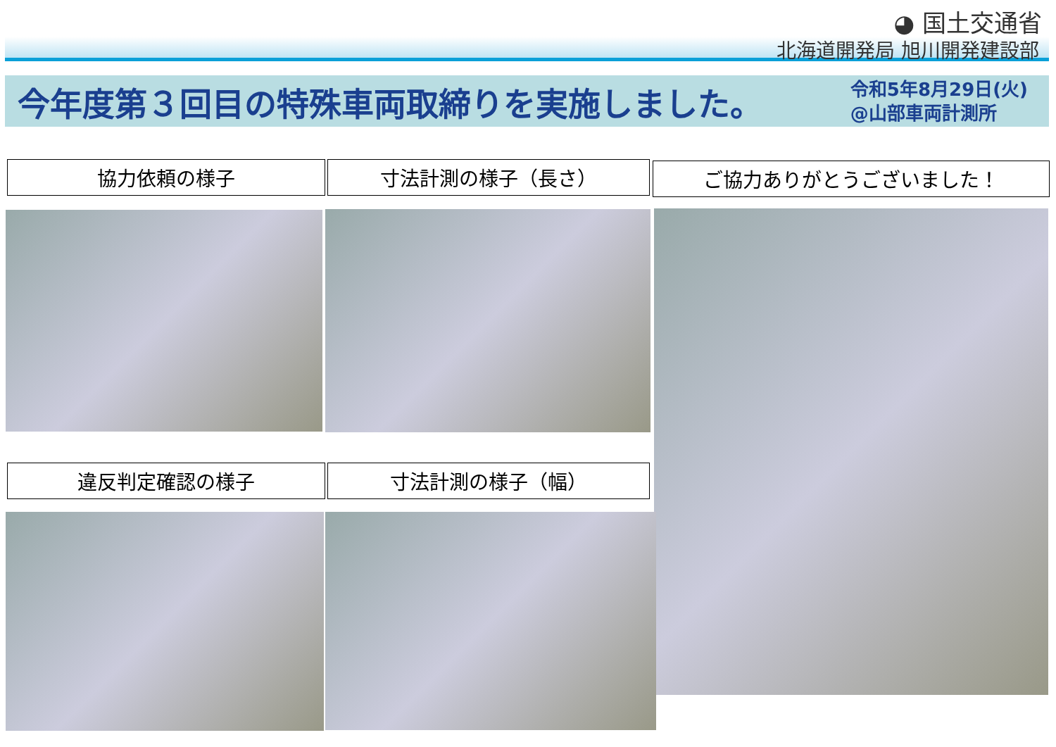◕ 国土交通省
北海道開発局 旭川開発建設部
今年度第３回目の特殊車両取締りを実施しました。
令和5年8月29日(火)
@山部車両計測所
協力依頼の様子 寸法計測の様子（長さ） ご協力ありがとうございました！
違反判定確認の様子 寸法計測の様子（幅）